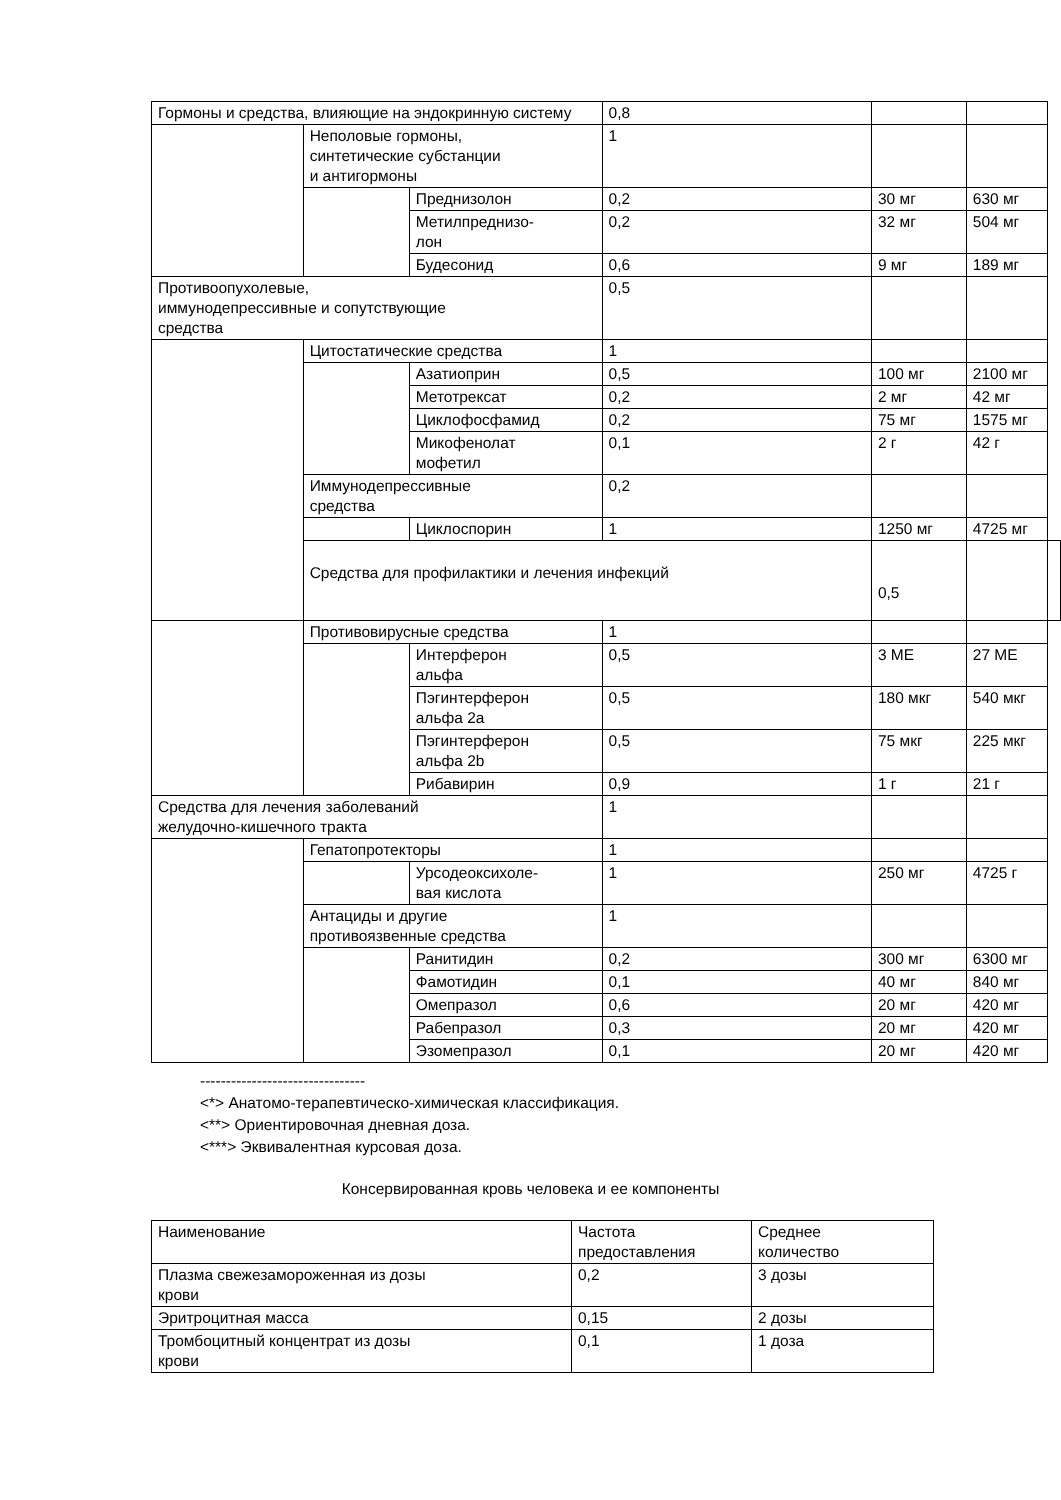| Гормоны и средства, влияющие на эндокринную систему | | | 0,8 | | | |
| | Неполовые гормоны, синтетические субстанции и антигормоны | | 1 | | | |
| | | Преднизолон | 0,2 | 30 мг | 630 мг | |
| | | Метилпреднизо- лон | 0,2 | 32 мг | 504 мг | |
| | | Будесонид | 0,6 | 9 мг | 189 мг | |
| Противоопухолевые, иммунодепрессивные и сопутствующие средства | | | 0,5 | | | |
| | Цитостатические средства | | 1 | | | |
| | | Азатиоприн | 0,5 | 100 мг | 2100 мг | |
| | | Метотрексат | 0,2 | 2 мг | 42 мг | |
| | | Циклофосфамид | 0,2 | 75 мг | 1575 мг | |
| | | Микофенолат мофетил | 0,1 | 2 г | 42 г | |
| | Иммунодепрессивные средства | | 0,2 | | | |
| | | Циклоспорин | 1 | 1250 мг | 4725 мг | |
| | Средства для профилактики и лечения инфекций | | | 0,5 | | |
| | Противовирусные средства | | 1 | | | |
| | | Интерферон альфа | 0,5 | 3 МЕ | 27 МЕ | |
| | | Пэгинтерферон альфа 2a | 0,5 | 180 мкг | 540 мкг | |
| | | Пэгинтерферон альфа 2b | 0,5 | 75 мкг | 225 мкг | |
| | | Рибавирин | 0,9 | 1 г | 21 г | |
| Средства для лечения заболеваний желудочно-кишечного тракта | | | 1 | | | |
| | Гепатопротекторы | | 1 | | | |
| | | Урсодеоксихоле- вая кислота | 1 | 250 мг | 4725 г | |
| | Антациды и другие противоязвенные средства | | 1 | | | |
| | | Ранитидин | 0,2 | 300 мг | 6300 мг | |
| | | Фамотидин | 0,1 | 40 мг | 840 мг | |
| | | Омепразол | 0,6 | 20 мг | 420 мг | |
| | | Рабепразол | 0,3 | 20 мг | 420 мг | |
| | | Эзомепразол | 0,1 | 20 мг | 420 мг | |
--------------------------------
<*> Анатомо-терапевтическо-химическая классификация.
<**> Ориентировочная дневная доза.
<***> Эквивалентная курсовая доза.
Консервированная кровь человека и ее компоненты
| Наименование | Частота предоставления | Среднее количество |
| Плазма свежезамороженная из дозы крови | 0,2 | 3 дозы |
| Эритроцитная масса | 0,15 | 2 дозы |
| Тромбоцитный концентрат из дозы крови | 0,1 | 1 доза |